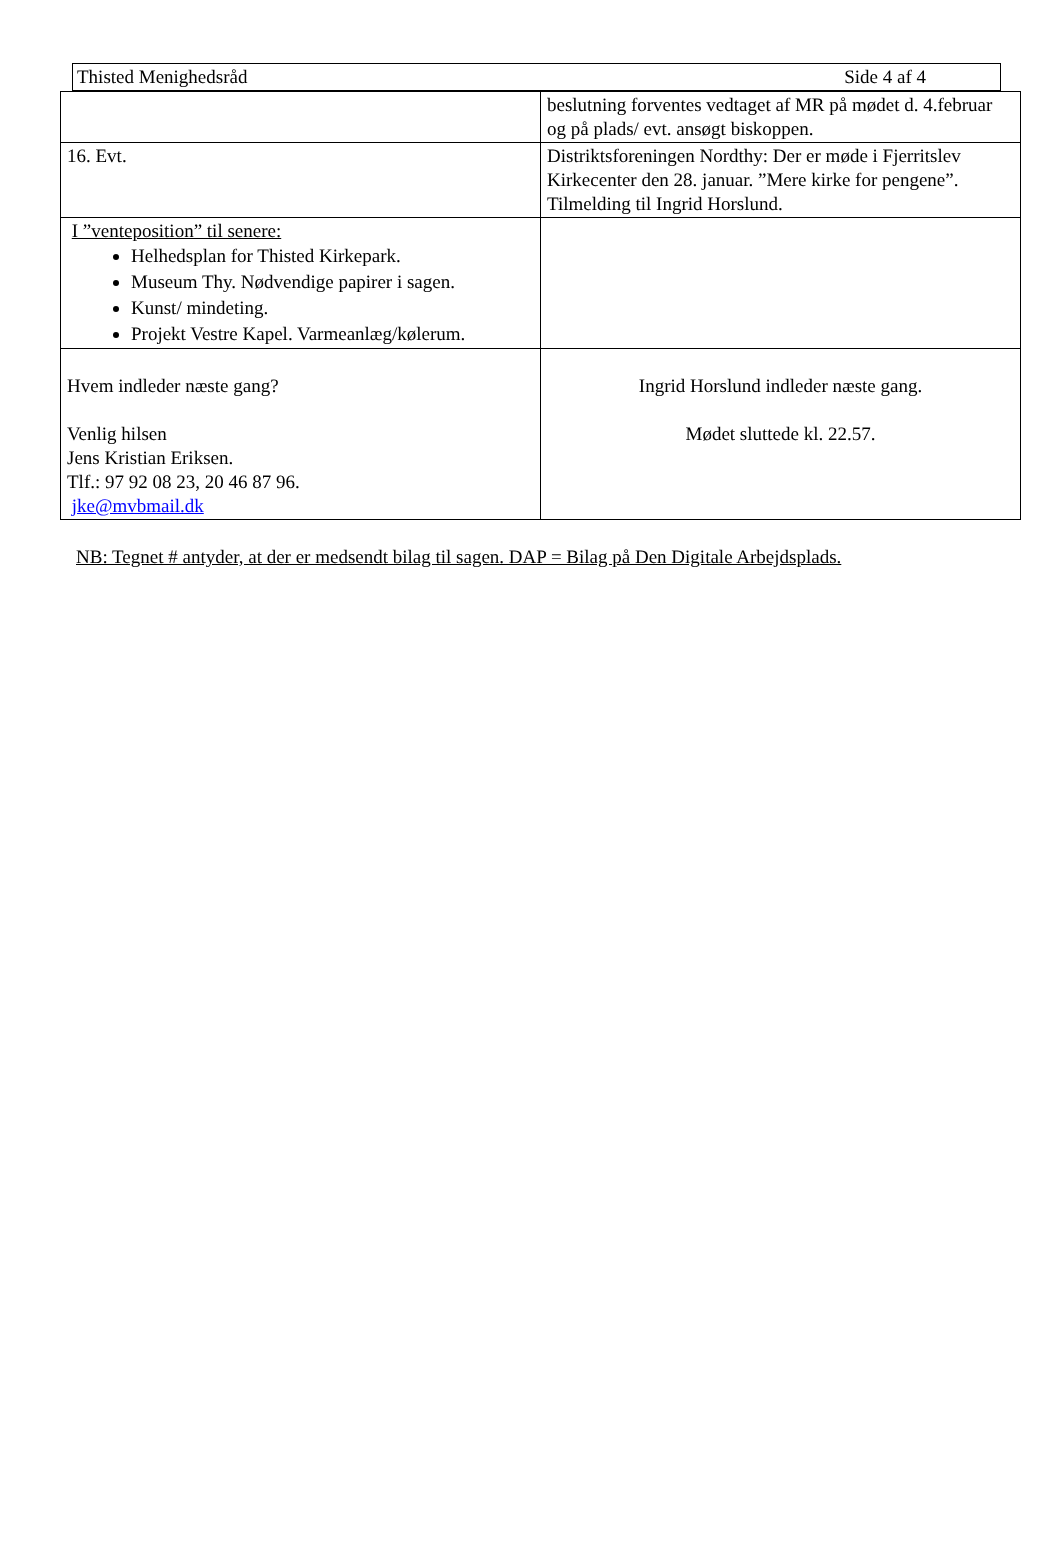Thisted Menighedsråd Side 4 af 4
| | beslutning forventes vedtaget af MR på mødet d. 4.februar og på plads/ evt. ansøgt biskoppen. |
| 16. Evt. | Distriktsforeningen Nordthy: Der er møde i Fjerritslev Kirkecenter den 28. januar. ”Mere kirke for pengene”. Tilmelding til Ingrid Horslund. |
| I ”venteposition” til senere: Helhedsplan for Thisted Kirkepark. Museum Thy. Nødvendige papirer i sagen. Kunst/ mindeting. Projekt Vestre Kapel. Varmeanlæg/kølerum. | |
| Hvem indleder næste gang? Venlig hilsen Jens Kristian Eriksen. Tlf.: 97 92 08 23, 20 46 87 96. jke@mvbmail.dk | Ingrid Horslund indleder næste gang. Mødet sluttede kl. 22.57. |
NB: Tegnet # antyder, at der er medsendt bilag til sagen. DAP = Bilag på Den Digitale Arbejdsplads.